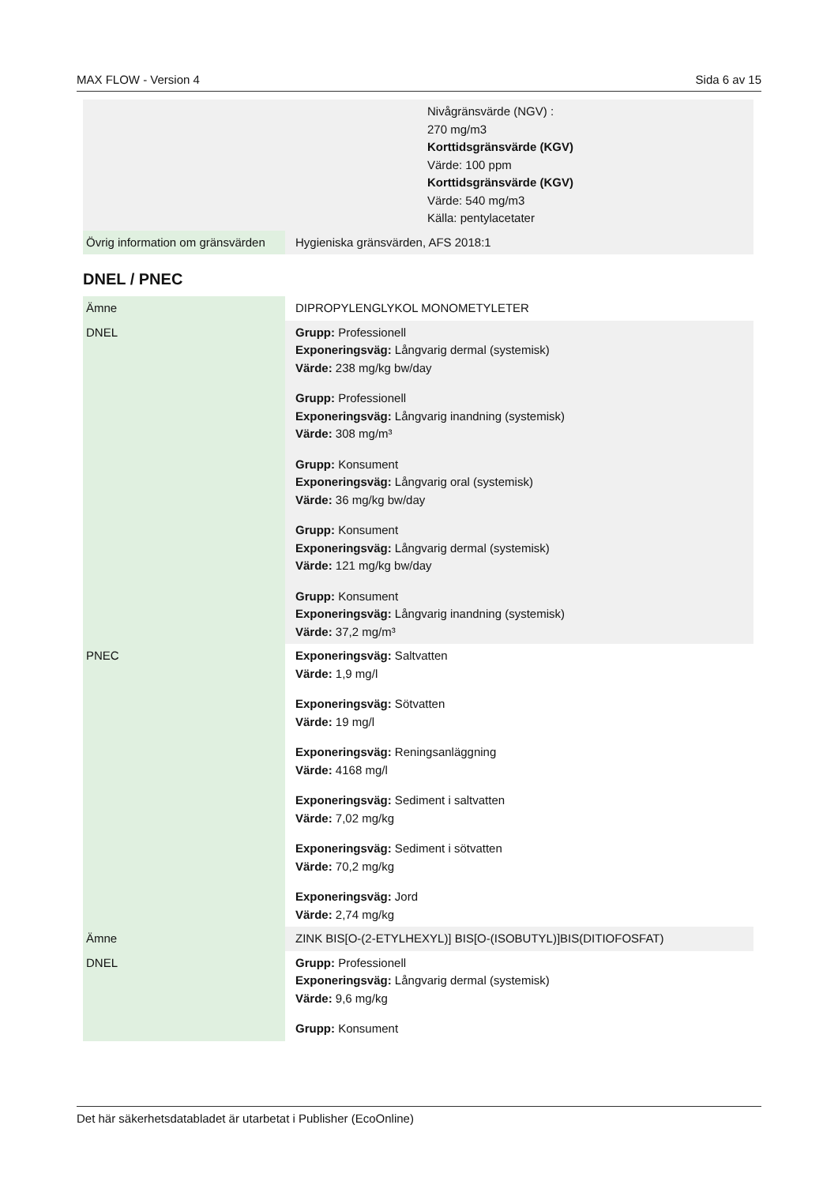MAX FLOW - Version 4 Sida 6 av 15
| | Nivågränsvärde (NGV) : 270 mg/m3 Korttidsgränsvärde (KGV) Värde: 100 ppm Korttidsgränsvärde (KGV) Värde: 540 mg/m3 Källa: pentylacetater |
| Övrig information om gränsvärden | Hygieniska gränsvärden, AFS 2018:1 |
DNEL / PNEC
| Ämne | DIPROPYLENGLYKOL MONOMETYLETER |
| DNEL | Grupp: Professionell Exponeringsväg: Långvarig dermal (systemisk) Värde: 238 mg/kg bw/day Grupp: Professionell Exponeringsväg: Långvarig inandning (systemisk) Värde: 308 mg/m³ Grupp: Konsument Exponeringsväg: Långvarig oral (systemisk) Värde: 36 mg/kg bw/day Grupp: Konsument Exponeringsväg: Långvarig dermal (systemisk) Värde: 121 mg/kg bw/day Grupp: Konsument Exponeringsväg: Långvarig inandning (systemisk) Värde: 37,2 mg/m³ |
| PNEC | Exponeringsväg: Saltvatten Värde: 1,9 mg/l Exponeringsväg: Sötvatten Värde: 19 mg/l Exponeringsväg: Reningsanläggning Värde: 4168 mg/l Exponeringsväg: Sediment i saltvatten Värde: 7,02 mg/kg Exponeringsväg: Sediment i sötvatten Värde: 70,2 mg/kg Exponeringsväg: Jord Värde: 2,74 mg/kg |
| Ämne | ZINK BIS[O-(2-ETYLHEXYL)] BIS[O-(ISOBUTYL)]BIS(DITIOFOSFAT) |
| DNEL | Grupp: Professionell Exponeringsväg: Långvarig dermal (systemisk) Värde: 9,6 mg/kg Grupp: Konsument |
Det här säkerhetsdatabladet är utarbetat i Publisher (EcoOnline)